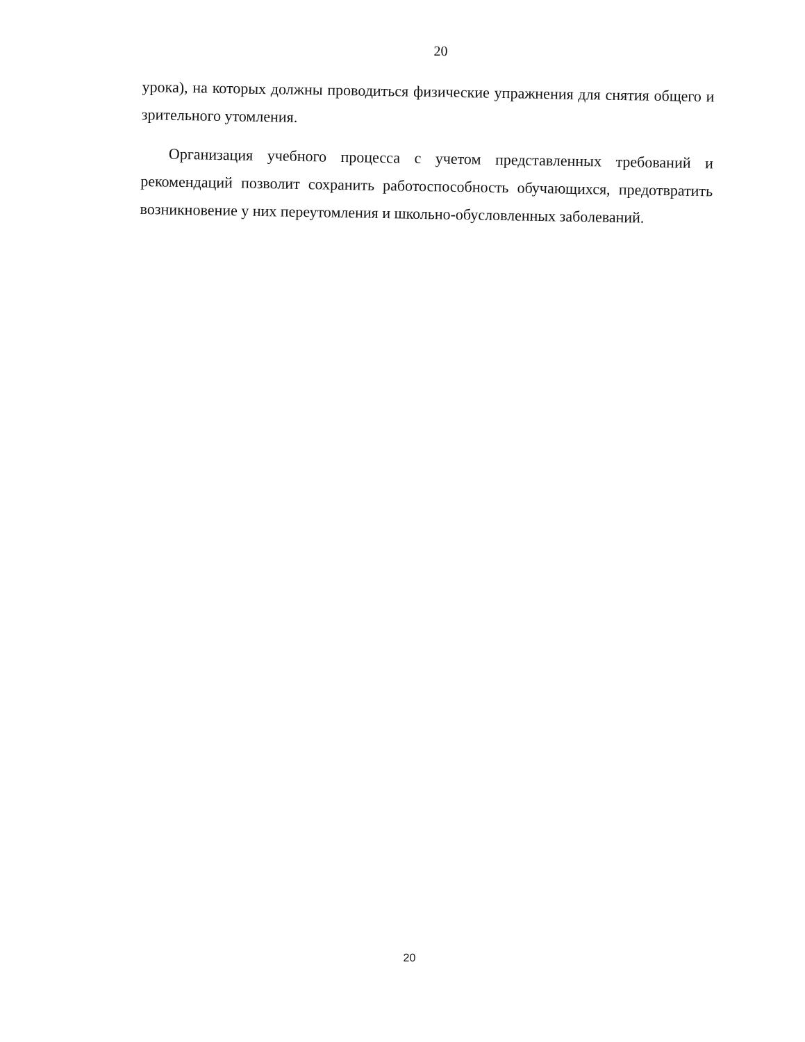20
урока), на которых должны проводиться физические упражнения для снятия общего и зрительного утомления.
Организация учебного процесса с учетом представленных требований и рекомендаций позволит сохранить работоспособность обучающихся, предотвратить возникновение у них переутомления и школьно-обусловленных заболеваний.
20